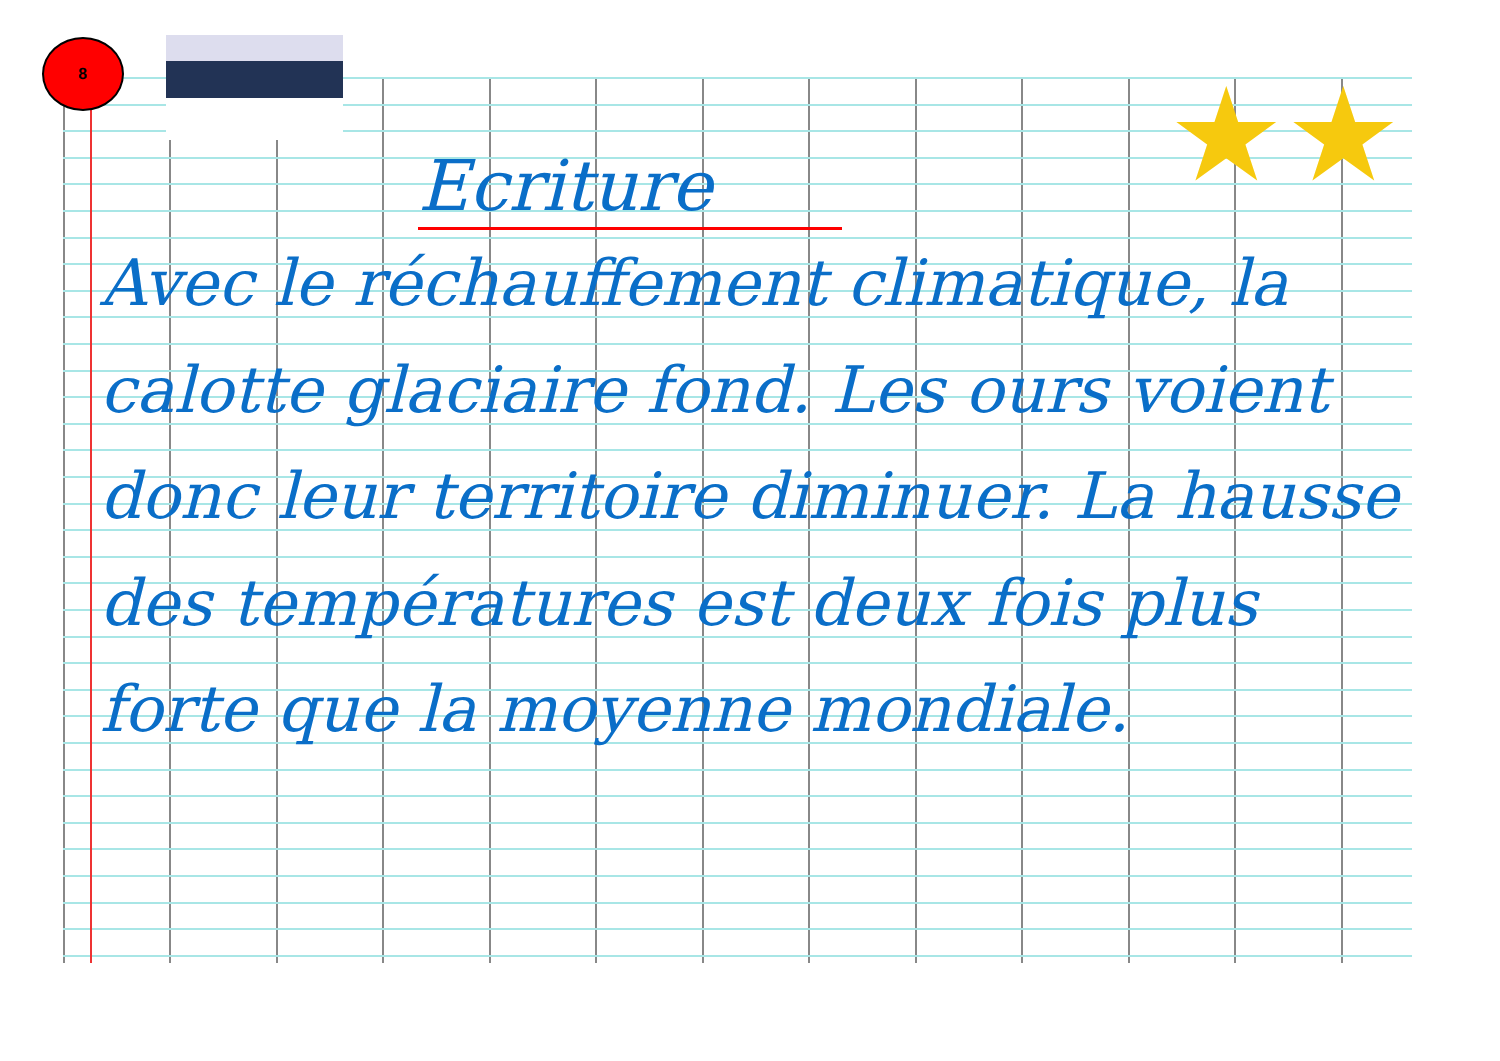8
★★
Ecriture
Avec le réchauffement climatique, la calotte glaciaire fond. Les ours voient donc leur territoire diminuer. La hausse des températures est deux fois plus forte que la moyenne mondiale.